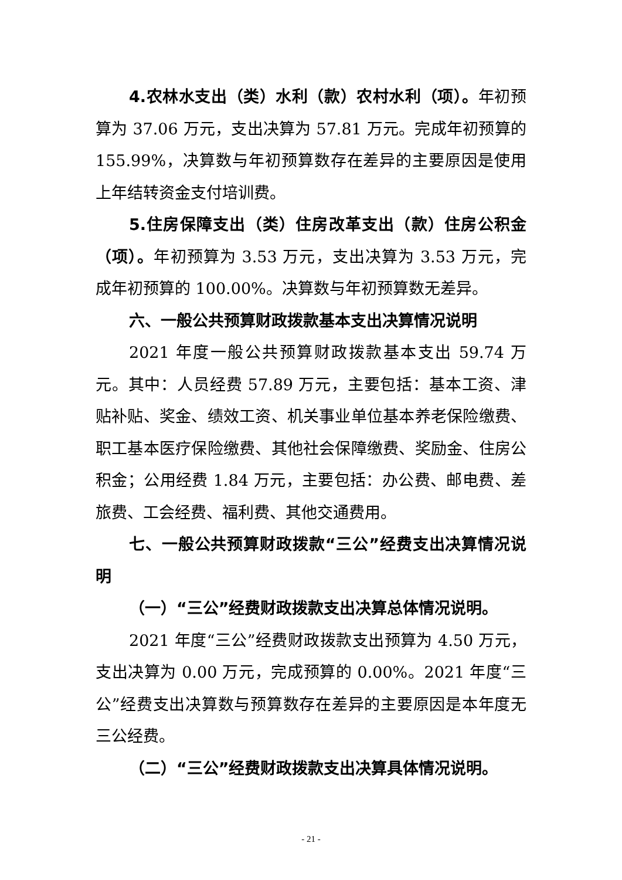4.农林水支出（类）水利（款）农村水利（项）。年初预算为 37.06 万元，支出决算为 57.81 万元。完成年初预算的 155.99%，决算数与年初预算数存在差异的主要原因是使用上年结转资金支付培训费。
5.住房保障支出（类）住房改革支出（款）住房公积金（项）。年初预算为 3.53 万元，支出决算为 3.53 万元，完成年初预算的 100.00%。决算数与年初预算数无差异。
六、一般公共预算财政拨款基本支出决算情况说明
2021 年度一般公共预算财政拨款基本支出 59.74 万元。其中：人员经费 57.89 万元，主要包括：基本工资、津贴补贴、奖金、绩效工资、机关事业单位基本养老保险缴费、职工基本医疗保险缴费、其他社会保障缴费、奖励金、住房公积金；公用经费 1.84 万元，主要包括：办公费、邮电费、差旅费、工会经费、福利费、其他交通费用。
七、一般公共预算财政拨款“三公”经费支出决算情况说明
（一）“三公”经费财政拨款支出决算总体情况说明。
2021 年度“三公”经费财政拨款支出预算为 4.50 万元，支出决算为 0.00 万元，完成预算的 0.00%。2021 年度“三公”经费支出决算数与预算数存在差异的主要原因是本年度无三公经费。
（二）“三公”经费财政拨款支出决算具体情况说明。
- 21 -